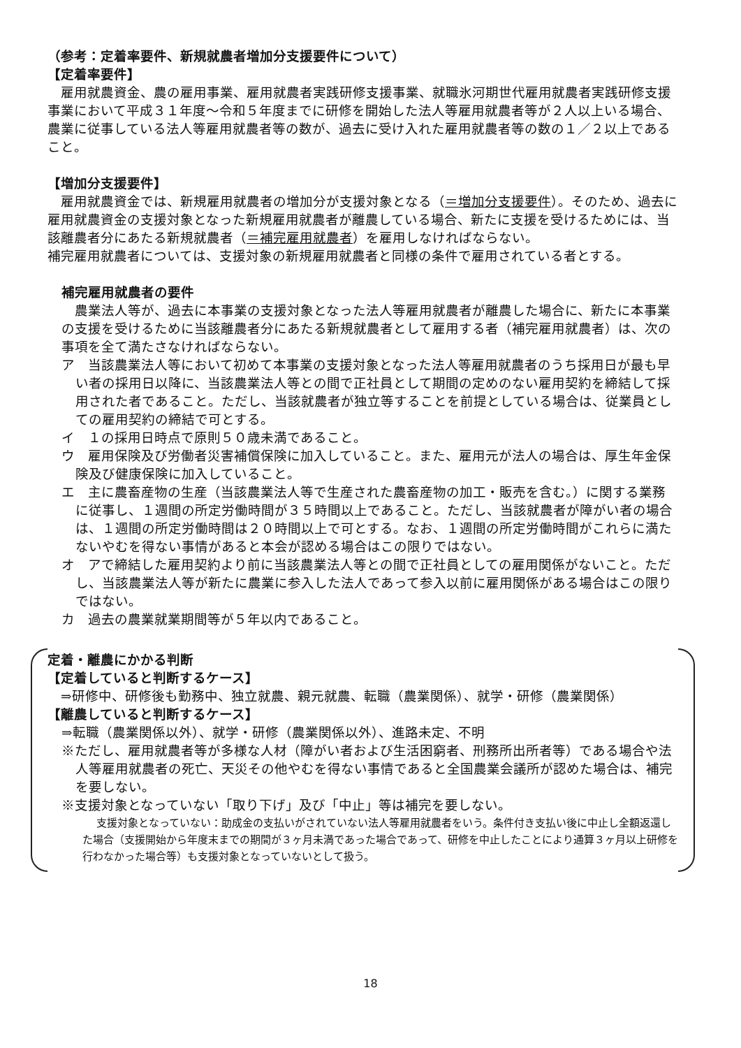（参考：定着率要件、新規就農者増加分支援要件について）
【定着率要件】
　雇用就農資金、農の雇用事業、雇用就農者実践研修支援事業、就職氷河期世代雇用就農者実践研修支援事業において平成３１年度～令和５年度までに研修を開始した法人等雇用就農者等が２人以上いる場合、農業に従事している法人等雇用就農者等の数が、過去に受け入れた雇用就農者等の数の１／２以上であること。
【増加分支援要件】
　雇用就農資金では、新規雇用就農者の増加分が支援対象となる（＝増加分支援要件）。そのため、過去に雇用就農資金の支援対象となった新規雇用就農者が離農している場合、新たに支援を受けるためには、当該離農者分にあたる新規就農者（＝補完雇用就農者）を雇用しなければならない。
補完雇用就農者については、支援対象の新規雇用就農者と同様の条件で雇用されている者とする。
補完雇用就農者の要件
　農業法人等が、過去に本事業の支援対象となった法人等雇用就農者が離農した場合に、新たに本事業の支援を受けるために当該離農者分にあたる新規就農者として雇用する者（補完雇用就農者）は、次の事項を全て満たさなければならない。
ア　当該農業法人等において初めて本事業の支援対象となった法人等雇用就農者のうち採用日が最も早い者の採用日以降に、当該農業法人等との間で正社員として期間の定めのない雇用契約を締結して採用された者であること。ただし、当該就農者が独立等することを前提としている場合は、従業員としての雇用契約の締結で可とする。
イ　１の採用日時点で原則５０歳未満であること。
ウ　雇用保険及び労働者災害補償保険に加入していること。また、雇用元が法人の場合は、厚生年金保険及び健康保険に加入していること。
エ　主に農畜産物の生産（当該農業法人等で生産された農畜産物の加工・販売を含む。）に関する業務に従事し、１週間の所定労働時間が３５時間以上であること。ただし、当該就農者が障がい者の場合は、１週間の所定労働時間は２０時間以上で可とする。なお、１週間の所定労働時間がこれらに満たないやむを得ない事情があると本会が認める場合はこの限りではない。
オ　アで締結した雇用契約より前に当該農業法人等との間で正社員としての雇用関係がないこと。ただし、当該農業法人等が新たに農業に参入した法人であって参入以前に雇用関係がある場合はこの限りではない。
カ　過去の農業就業期間等が５年以内であること。
定着・離農にかかる判断
【定着していると判断するケース】
　⇒研修中、研修後も勤務中、独立就農、親元就農、転職（農業関係）、就学・研修（農業関係）
【離農していると判断するケース】
⇒転職（農業関係以外）、就学・研修（農業関係以外）、進路未定、不明
※ただし、雇用就農者等が多様な人材（障がい者および生活困窮者、刑務所出所者等）である場合や法人等雇用就農者の死亡、天災その他やむを得ない事情であると全国農業会議所が認めた場合は、補完を要しない。
※支援対象となっていない「取り下げ」及び「中止」等は補完を要しない。
支援対象となっていない：助成金の支払いがされていない法人等雇用就農者をいう。条件付き支払い後に中止し全額返還した場合（支援開始から年度末までの期間が３ヶ月未満であった場合であって、研修を中止したことにより通算３ヶ月以上研修を行わなかった場合等）も支援対象となっていないとして扱う。
18